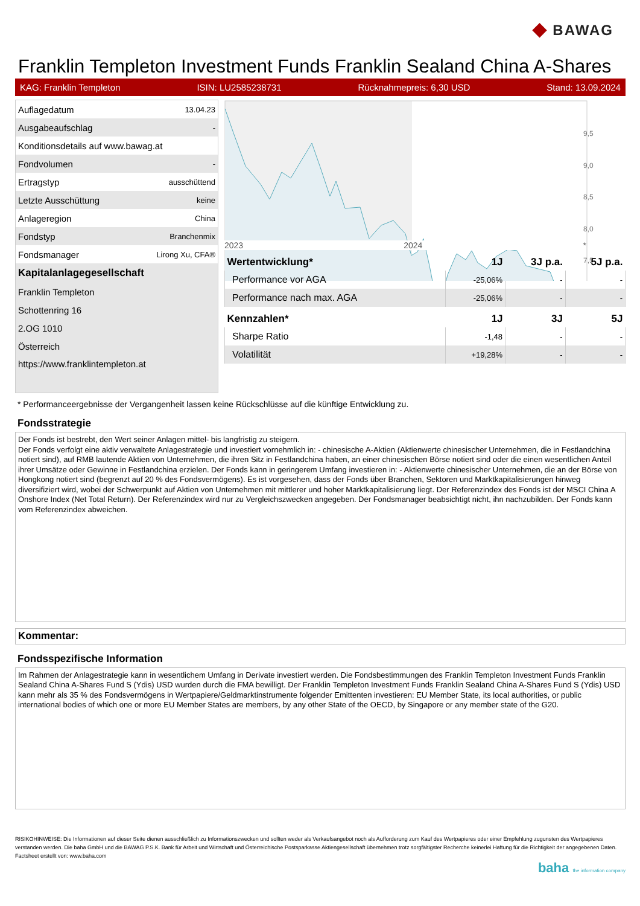◆ BAWAG
Franklin Templeton Investment Funds Franklin Sealand China A-Shares
KAG: Franklin Templeton ISIN: LU2585238731 Rücknahmepreis: 6,30 USD Stand: 13.09.2024
| Auflagedatum | 13.04.23 |
| Ausgabeaufschlag | - |
| Konditionsdetails auf www.bawag.at | |
| Fondvolumen | - |
| Ertragstyp | ausschüttend |
| Letzte Ausschüttung | keine |
| Anlageregion | China |
| Fondstyp | Branchenmix |
| Fondsmanager | Lirong Xu, CFA® |
| Kapitalanlagegesellschaft | |
| Franklin Templeton | |
| Schottenring 16 | |
| 2.OG 1010 | |
| Österreich | |
| https://www.franklintempleton.at | |
9,5
9,0
8,5
8,0
7,5
2023 2024 *
| Wertentwicklung* | 1J | 3J p.a. | 5J p.a. |
| --- | --- | --- | --- |
| Performance vor AGA | -25,06% | - | - |
| Performance nach max. AGA | -25,06% | - | - |
| Kennzahlen* | 1J | 3J | 5J |
| Sharpe Ratio | -1,48 | - | - |
| Volatilität | +19,28% | - | - |
* Performanceergebnisse der Vergangenheit lassen keine Rückschlüsse auf die künftige Entwicklung zu.
Fondsstrategie
Der Fonds ist bestrebt, den Wert seiner Anlagen mittel- bis langfristig zu steigern.
Der Fonds verfolgt eine aktiv verwaltete Anlagestrategie und investiert vornehmlich in: - chinesische A-Aktien (Aktienwerte chinesischer Unternehmen, die in Festlandchina notiert sind), auf RMB lautende Aktien von Unternehmen, die ihren Sitz in Festlandchina haben, an einer chinesischen Börse notiert sind oder die einen wesentlichen Anteil ihrer Umsätze oder Gewinne in Festlandchina erzielen. Der Fonds kann in geringerem Umfang investieren in: - Aktienwerte chinesischer Unternehmen, die an der Börse von Hongkong notiert sind (begrenzt auf 20 % des Fondsvermögens). Es ist vorgesehen, dass der Fonds über Branchen, Sektoren und Marktkapitalisierungen hinweg diversifiziert wird, wobei der Schwerpunkt auf Aktien von Unternehmen mit mittlerer und hoher Marktkapitalisierung liegt. Der Referenzindex des Fonds ist der MSCI China A Onshore Index (Net Total Return). Der Referenzindex wird nur zu Vergleichszwecken angegeben. Der Fondsmanager beabsichtigt nicht, ihn nachzubilden. Der Fonds kann vom Referenzindex abweichen.
Kommentar:
Fondsspezifische Information
Im Rahmen der Anlagestrategie kann in wesentlichem Umfang in Derivate investiert werden. Die Fondsbestimmungen des Franklin Templeton Investment Funds Franklin Sealand China A-Shares Fund S (Ydis) USD wurden durch die FMA bewilligt. Der Franklin Templeton Investment Funds Franklin Sealand China A-Shares Fund S (Ydis) USD kann mehr als 35 % des Fondsvermögens in Wertpapiere/Geldmarktinstrumente folgender Emittenten investieren: EU Member State, its local authorities, or public international bodies of which one or more EU Member States are members, by any other State of the OECD, by Singapore or any member state of the G20.
RISIKOHINWEISE: Die Informationen auf dieser Seite dienen ausschließlich zu Informationszwecken und sollten weder als Verkaufsangebot noch als Aufforderung zum Kauf des Wertpapieres oder einer Empfehlung zugunsten des Wertpapieres verstanden werden. Die baha GmbH und die BAWAG P.S.K. Bank für Arbeit und Wirtschaft und Österreichische Postsparkasse Aktiengesellschaft übernehmen trotz sorgfältigster Recherche keinerlei Haftung für die Richtigkeit der angegebenen Daten.
Factsheet erstellt von: www.baha.com
baha the information company